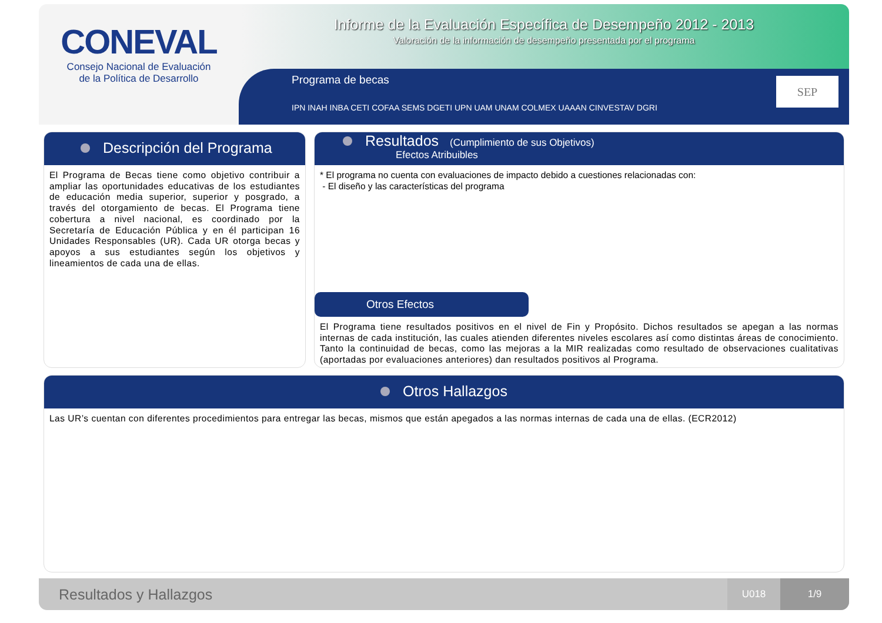CONEVAL
Consejo Nacional de Evaluación
de la Política de Desarrollo
Informe de la Evaluación Específica de Desempeño 2012 - 2013
Valoración de la información de desempeño presentada por el programa
Programa de becas
IPN INAH INBA CETI COFAA SEMS DGETI UPN UAM UNAM COLMEX UAAAN CINVESTAV DGRI
SEP
Descripción del Programa
El Programa de Becas tiene como objetivo contribuir a ampliar las oportunidades educativas de los estudiantes de educación media superior, superior y posgrado, a través del otorgamiento de becas. El Programa tiene cobertura a nivel nacional, es coordinado por la Secretaría de Educación Pública y en él participan 16 Unidades Responsables (UR). Cada UR otorga becas y apoyos a sus estudiantes según los objetivos y lineamientos de cada una de ellas.
Resultados (Cumplimiento de sus Objetivos)
Efectos Atribuibles
* El programa no cuenta con evaluaciones de impacto debido a cuestiones relacionadas con:
- El diseño y las características del programa
Otros Efectos
El Programa tiene resultados positivos en el nivel de Fin y Propósito. Dichos resultados se apegan a las normas internas de cada institución, las cuales atienden diferentes niveles escolares así como distintas áreas de conocimiento. Tanto la continuidad de becas, como las mejoras a la MIR realizadas como resultado de observaciones cualitativas (aportadas por evaluaciones anteriores) dan resultados positivos al Programa.
Otros Hallazgos
Las UR’s cuentan con diferentes procedimientos para entregar las becas, mismos que están apegados a las normas internas de cada una de ellas. (ECR2012)
Resultados y Hallazgos
U018 1/9